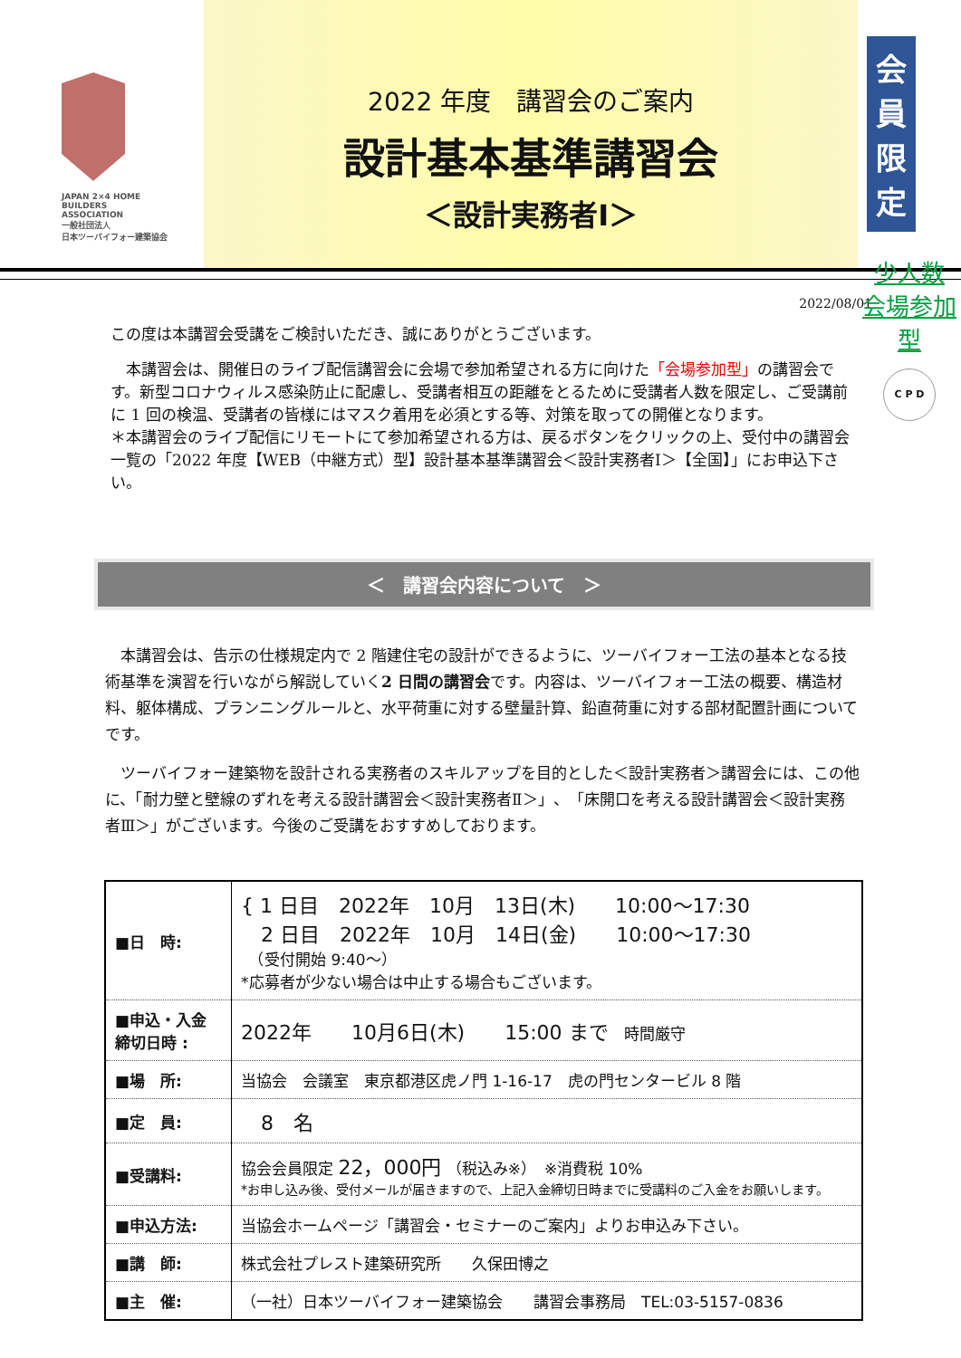JAPAN 2×4 HOME
BUILDERS
ASSOCIATION
一般社団法人
日本ツーバイフォー建築協会
2022 年度　講習会のご案内
設計基本基準講習会
＜設計実務者Ⅰ＞
会員限定
少人数
会場参加型
C P D
2022/08/01
この度は本講習会受講をご検討いただき、誠にありがとうございます。
　本講習会は、開催日のライブ配信講習会に会場で参加希望される方に向けた「会場参加型」の講習会です。新型コロナウィルス感染防止に配慮し、受講者相互の距離をとるために受講者人数を限定し、ご受講前に 1 回の検温、受講者の皆様にはマスク着用を必須とする等、対策を取っての開催となります。
＊本講習会のライブ配信にリモートにて参加希望される方は、戻るボタンをクリックの上、受付中の講習会一覧の「2022 年度【WEB（中継方式）型】設計基本基準講習会＜設計実務者Ⅰ＞【全国】」にお申込下さい。
＜　講習会内容について　＞
　本講習会は、告示の仕様規定内で 2 階建住宅の設計ができるように、ツーバイフォー工法の基本となる技術基準を演習を行いながら解説していく2 日間の講習会です。内容は、ツーバイフォー工法の概要、構造材料、躯体構成、プランニングルールと、水平荷重に対する壁量計算、鉛直荷重に対する部材配置計画についてです。
　ツーバイフォー建築物を設計される実務者のスキルアップを目的とした＜設計実務者＞講習会には、この他に、「耐力壁と壁線のずれを考える設計講習会＜設計実務者Ⅱ＞」、「床開口を考える設計講習会＜設計実務者Ⅲ＞」がございます。今後のご受講をおすすめしております。
| ■日 時: | { 1 日目 2022年 10月 13日(木) 10:00〜17:30 2 日目 2022年 10月 14日(金) 10:00〜17:30 （受付開始 9:40〜） *応募者が少ない場合は中止する場合もございます。 |
| ■申込・入金 締切日時 : | 2022年 10月6日(木) 15:00 まで 時間厳守 |
| ■場 所: | 当協会 会議室 東京都港区虎ノ門 1-16-17 虎の門センタービル 8 階 |
| ■定 員: | 8 名 |
| ■受講料: | 協会会員限定 22，000円 （税込み※） ※消費税 10% *お申し込み後、受付メールが届きますので、上記入金締切日時までに受講料のご入金をお願いします。 |
| ■申込方法: | 当協会ホームページ「講習会・セミナーのご案内」よりお申込み下さい。 |
| ■講 師: | 株式会社プレスト建築研究所 久保田博之 |
| ■主 催: | （一社）日本ツーバイフォー建築協会 講習会事務局 TEL:03-5157-0836 |